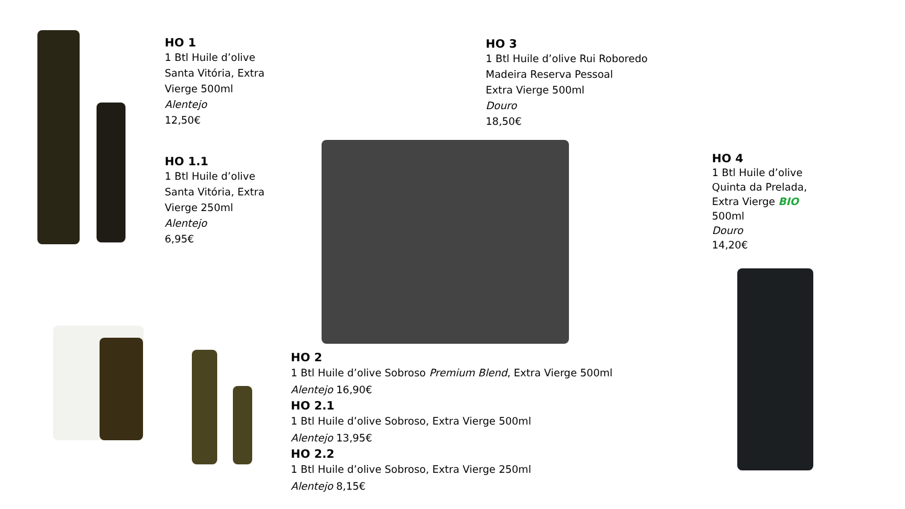HO 1
1 Btl Huile d’olive Santa Vitória, Extra Vierge 500ml
Alentejo
12,50€
HO 1.1
1 Btl Huile d’olive Santa Vitória, Extra Vierge 250ml
Alentejo
6,95€
HO 3
1 Btl Huile d’olive Rui Roboredo Madeira Reserva Pessoal
Extra Vierge 500ml
Douro
18,50€
HO 4
1 Btl Huile d’olive Quinta da Prelada, Extra Vierge BIO
500ml
Douro
14,20€
HO 2
1 Btl Huile d’olive Sobroso Premium Blend, Extra Vierge 500ml
Alentejo 16,90€
HO 2.1
1 Btl Huile d’olive Sobroso, Extra Vierge 500ml
Alentejo 13,95€
HO 2.2
1 Btl Huile d’olive Sobroso, Extra Vierge 250ml
Alentejo 8,15€